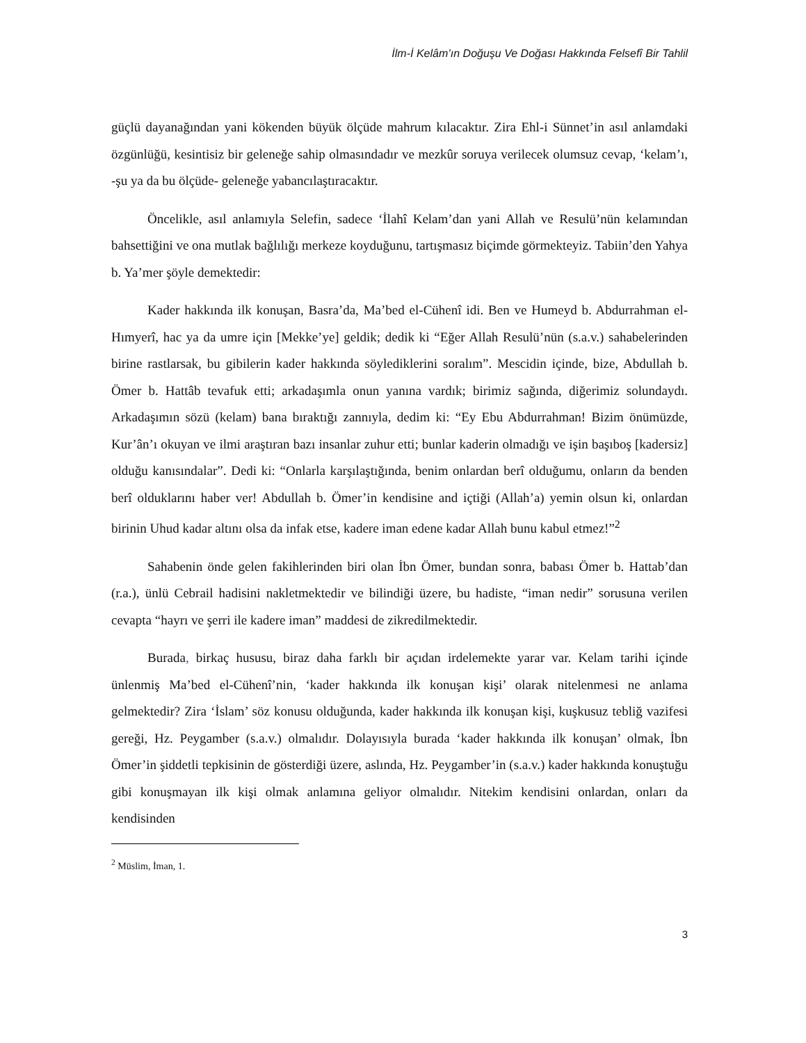İlm-İ Kelâm’ın Doğuşu Ve Doğası Hakkında Felsefî Bir Tahlil
güçlü dayanağından yani kökenden büyük ölçüde mahrum kılacaktır. Zira Ehl-i Sünnet’in asıl anlamdaki özgünlüğü, kesintisiz bir geleneğe sahip olmasındadır ve mezkûr soruya verilecek olumsuz cevap, ‘kelam’ı, -şu ya da bu ölçüde- geleneğe yabancılaştıracaktır.
Öncelikle, asıl anlamıyla Selefin, sadece ‘İlahî Kelam’dan yani Allah ve Resulü’nün kelamından bahsettiğini ve ona mutlak bağlılığı merkeze koyduğunu, tartışmasız biçimde görmekteyiz. Tabiin’den Yahya b. Ya’mer şöyle demektedir:
Kader hakkında ilk konuşan, Basra’da, Ma’bed el-Cühenî idi. Ben ve Humeyd b. Abdurrahman el-Hımyerî, hac ya da umre için [Mekke’ye] geldik; dedik ki “Eğer Allah Resulü’nün (s.a.v.) sahabelerinden birine rastlarsak, bu gibilerin kader hakkında söylediklerini soralım”. Mescidin içinde, bize, Abdullah b. Ömer b. Hattâb tevafuk etti; arkadaşımla onun yanına vardık; birimiz sağında, diğerimiz solundaydı. Arkadaşımın sözü (kelam) bana bıraktığı zannıyla, dedim ki: “Ey Ebu Abdurrahman! Bizim önümüzde, Kur’ân’ı okuyan ve ilmi araştıran bazı insanlar zuhur etti; bunlar kaderin olmadığı ve işin başıboş [kadersiz] olduğu kanısındalar”. Dedi ki: “Onlarla karşılaştığında, benim onlardan berî olduğumu, onların da benden berî olduklarını haber ver! Abdullah b. Ömer’in kendisine and içtiği (Allah’a) yemin olsun ki, onlardan birinin Uhud kadar altını olsa da infak etse, kadere iman edene kadar Allah bunu kabul etmez!”<sup>2</sup>
Sahabenin önde gelen fakihlerinden biri olan İbn Ömer, bundan sonra, babası Ömer b. Hattab’dan (r.a.), ünlü Cebrail hadisini nakletmektedir ve bilindiği üzere, bu hadiste, “iman nedir” sorusuna verilen cevapta “hayrı ve şerri ile kadere iman” maddesi de zikredilmektedir.
Burada, birkaç hususu, biraz daha farklı bir açıdan irdelemekte yarar var. Kelam tarihi içinde ünlenmiş Ma’bed el-Cühenî’nin, ‘kader hakkında ilk konuşan kişi’ olarak nitelenmesi ne anlama gelmektedir? Zira ‘İslam’ söz konusu olduğunda, kader hakkında ilk konuşan kişi, kuşkusuz tebliğ vazifesi gereği, Hz. Peygamber (s.a.v.) olmalıdır. Dolayısıyla burada ‘kader hakkında ilk konuşan’ olmak, İbn Ömer’in şiddetli tepkisinin de gösterdiği üzere, aslında, Hz. Peygamber’in (s.a.v.) kader hakkında konuştuğu gibi konuşmayan ilk kişi olmak anlamına geliyor olmalıdır. Nitekim kendisini onlardan, onları da kendisinden
<sup>2</sup> Müslim, İman, 1.
3